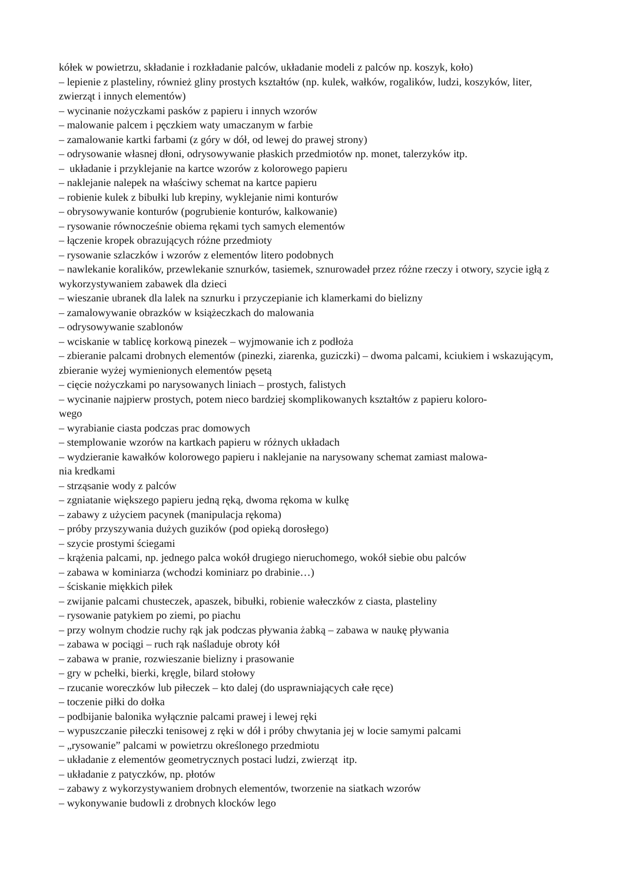kółek w powietrzu, składanie i rozkładanie palców, układanie modeli z palców np. koszyk, koło)
– lepienie z plasteliny, również gliny prostych kształtów (np. kulek, wałków, rogalików, ludzi, koszyków, liter, zwierząt i innych elementów)
– wycinanie nożyczkami pasków z papieru i innych wzorów
– malowanie palcem i pęczkiem waty umaczanym w farbie
– zamalowanie kartki farbami (z góry w dół, od lewej do prawej strony)
– odrysowanie własnej dłoni, odrysowywanie płaskich przedmiotów np. monet, talerzyków itp.
– układanie i przyklejanie na kartce wzorów z kolorowego papieru
– naklejanie nalepek na właściwy schemat na kartce papieru
– robienie kulek z bibułki lub krepiny, wyklejanie nimi konturów
– obrysowywanie konturów (pogrubienie konturów, kalkowanie)
– rysowanie równocześnie obiema rękami tych samych elementów
– łączenie kropek obrazujących różne przedmioty
– rysowanie szlaczków i wzorów z elementów litero podobnych
– nawlekanie koralików, przewlekanie sznurków, tasiemek, sznurowadeł przez różne rzeczy i otwory, szycie igłą z wykorzystywaniem zabawek dla dzieci
– wieszanie ubranek dla lalek na sznurku i przyczepianie ich klamerkami do bielizny
– zamalowywanie obrazków w książeczkach do malowania
– odrysowywanie szablonów
– wciskanie w tablicę korkową pinezek – wyjmowanie ich z podłoża
– zbieranie palcami drobnych elementów (pinezki, ziarenka, guziczki) – dwoma palcami, kciukiem i wskazującym, zbieranie wyżej wymienionych elementów pęsetą
– cięcie nożyczkami po narysowanych liniach – prostych, falistych
– wycinanie najpierw prostych, potem nieco bardziej skomplikowanych kształtów z papieru koloro-
wego
– wyrabianie ciasta podczas prac domowych
– stemplowanie wzorów na kartkach papieru w różnych układach
– wydzieranie kawałków kolorowego papieru i naklejanie na narysowany schemat zamiast malowa-
nia kredkami
– strząsanie wody z palców
– zgniatanie większego papieru jedną ręką, dwoma rękoma w kulkę
– zabawy z użyciem pacynek (manipulacja rękoma)
– próby przyszywania dużych guzików (pod opieką dorosłego)
– szycie prostymi ściegami
– krążenia palcami, np. jednego palca wokół drugiego nieruchomego, wokół siebie obu palców
– zabawa w kominiarza (wchodzi kominiarz po drabinie…)
– ściskanie miękkich piłek
– zwijanie palcami chusteczek, apaszek, bibułki, robienie wałeczków z ciasta, plasteliny
– rysowanie patykiem po ziemi, po piachu
– przy wolnym chodzie ruchy rąk jak podczas pływania żabką – zabawa w naukę pływania
– zabawa w pociągi – ruch rąk naśladuje obroty kół
– zabawa w pranie, rozwieszanie bielizny i prasowanie
– gry w pchełki, bierki, kręgle, bilard stołowy
– rzucanie woreczków lub piłeczek – kto dalej (do usprawniających całe ręce)
– toczenie piłki do dołka
– podbijanie balonika wyłącznie palcami prawej i lewej ręki
– wypuszczanie piłeczki tenisowej z ręki w dół i próby chwytania jej w locie samymi palcami
– „rysowanie” palcami w powietrzu określonego przedmiotu
– układanie z elementów geometrycznych postaci ludzi, zwierząt itp.
– układanie z patyczków, np. płotów
– zabawy z wykorzystywaniem drobnych elementów, tworzenie na siatkach wzorów
– wykonywanie budowli z drobnych klocków lego